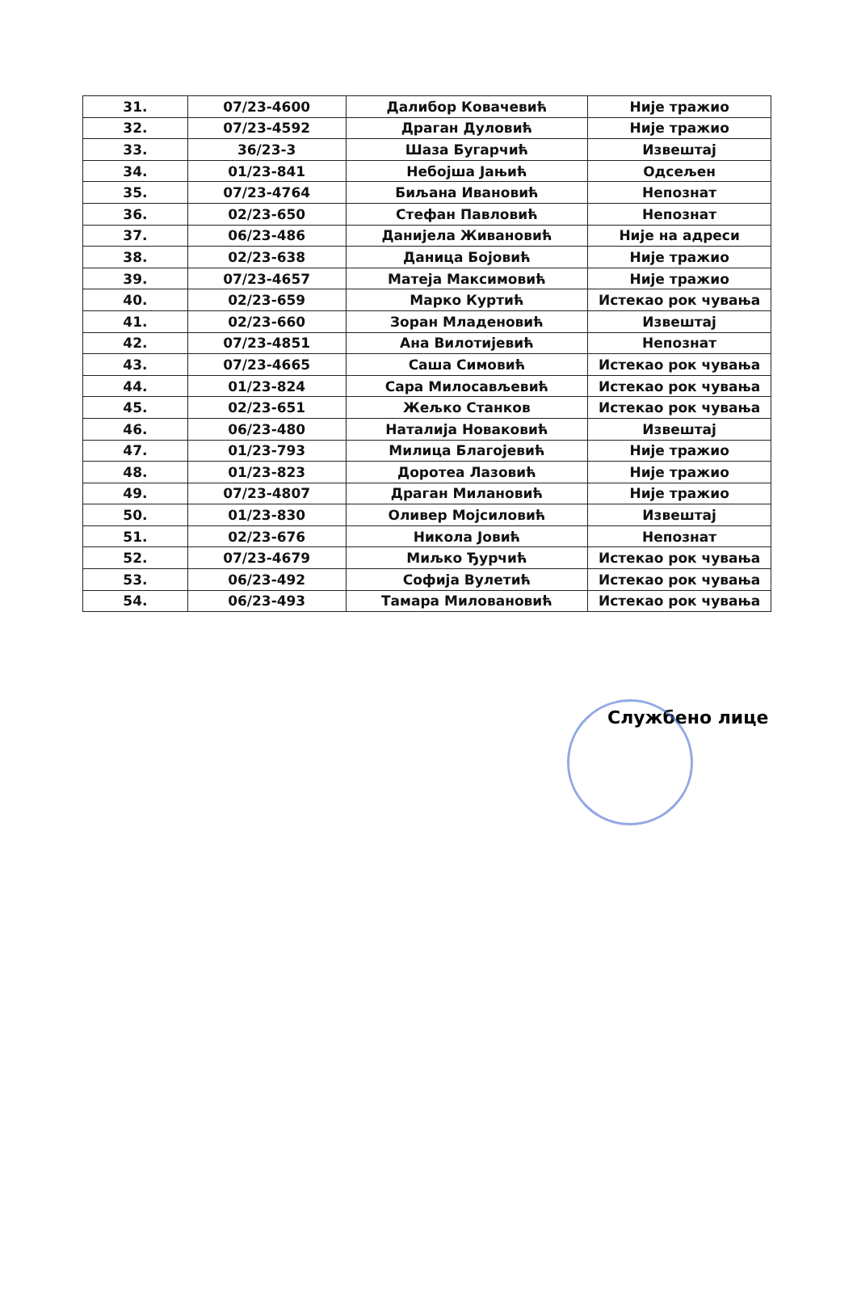| 31. | 07/23-4600 | Далибор Ковачевић | Није тражио |
| 32. | 07/23-4592 | Драган Дуловић | Није тражио |
| 33. | 36/23-3 | Шаза Бугарчић | Извештај |
| 34. | 01/23-841 | Небојша Јањић | Одсељен |
| 35. | 07/23-4764 | Биљана Ивановић | Непознат |
| 36. | 02/23-650 | Стефан Павловић | Непознат |
| 37. | 06/23-486 | Данијела Живановић | Није на адреси |
| 38. | 02/23-638 | Даница Бојовић | Није тражио |
| 39. | 07/23-4657 | Матеја Максимовић | Није тражио |
| 40. | 02/23-659 | Марко Куртић | Истекао рок чувања |
| 41. | 02/23-660 | Зоран Младеновић | Извештај |
| 42. | 07/23-4851 | Ана Вилотијевић | Непознат |
| 43. | 07/23-4665 | Саша Симовић | Истекао рок чувања |
| 44. | 01/23-824 | Сара Милосављевић | Истекао рок чувања |
| 45. | 02/23-651 | Жељко Станков | Истекао рок чувања |
| 46. | 06/23-480 | Наталија Новаковић | Извештај |
| 47. | 01/23-793 | Милица Благојевић | Није тражио |
| 48. | 01/23-823 | Доротеа Лазовић | Није тражио |
| 49. | 07/23-4807 | Драган Милановић | Није тражио |
| 50. | 01/23-830 | Оливер Мојсиловић | Извештај |
| 51. | 02/23-676 | Никола Јовић | Непознат |
| 52. | 07/23-4679 | Миљко Ђурчић | Истекао рок чувања |
| 53. | 06/23-492 | Софија Вулетић | Истекао рок чувања |
| 54. | 06/23-493 | Тамара Миловановић | Истекао рок чувања |
Службено лице